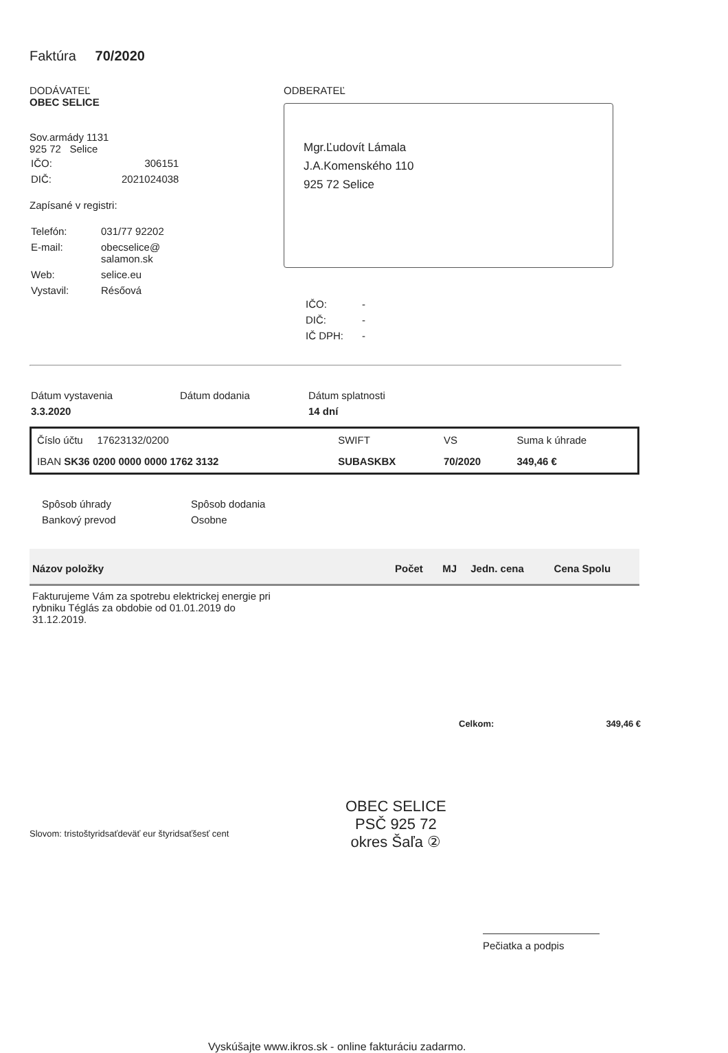Faktúra 70/2020
DODÁVATEĽ
OBEC SELICE
Sov.armády 1131
925 72 Selice
| IČO: | 306151 |
| DIČ: | 2021024038 |
Zapísané v registri:
| Telefón: | 031/77 92202 |
| E-mail: | obecselice@ salamon.sk |
| Web: | selice.eu |
| Vystavil: | Résőová |
ODBERATEĽ
Mgr.Ľudovít Lámala
J.A.Komenského 110
925 72 Selice
| IČO: | - |
| DIČ: | - |
| IČ DPH: | - |
| Dátum vystavenia | Dátum dodania | Dátum splatnosti |
| 3.3.2020 | | 14 dní |
| Číslo účtu 17623132/0200 | SWIFT | VS | Suma k úhrade |
| IBAN SK36 0200 0000 0000 1762 3132 | SUBASKBX | 70/2020 | 349,46 € |
| Spôsob úhrady | Spôsob dodania |
| Bankový prevod | Osobne |
| Názov položky | Počet | MJ | Jedn. cena | Cena Spolu |
| --- | --- | --- | --- | --- |
| Fakturujeme Vám za spotrebu elektrickej energie pri rybniku Téglás za obdobie od 01.01.2019 do 31.12.2019. | | | | |
Celkom: 349,46 €
Slovom: tristoštyridsaťdeväť eur štyridsaťšesť cent
OBEC SELICE
PSČ 925 72
okres Šaľa ②
Pečiatka a podpis
Vyskúšajte www.ikros.sk - online fakturáciu zadarmo.